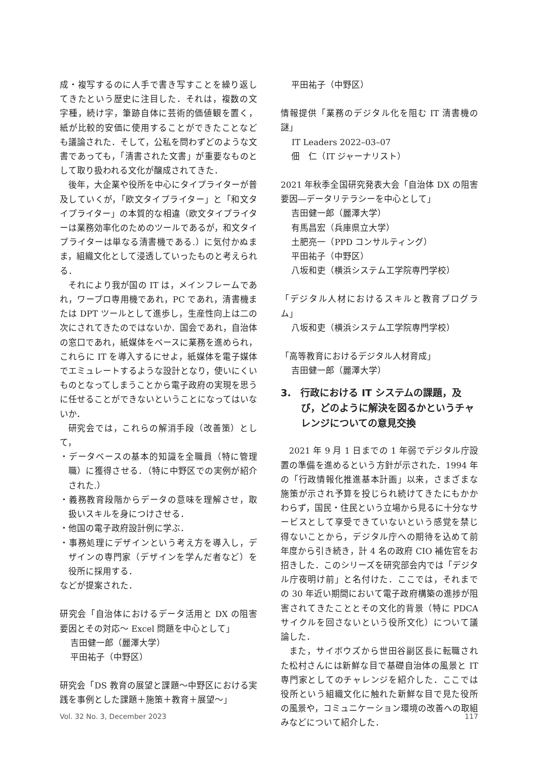成・複写するのに人手で書き写すことを繰り返してきたという歴史に注目した．それは，複数の文字種，続け字，筆跡自体に芸術的価値観を置く，紙が比較的安価に使用することができたことなども議論された．そして，公私を問わずどのような文書であっても，「清書された文書」が重要なものとして取り扱われる文化が醸成されてきた．
後年，大企業や役所を中心にタイプライターが普及していくが，「欧文タイプライター」と「和文タイプライター」の本質的な相違（欧文タイプライターは業務効率化のためのツールであるが，和文タイプライターは単なる清書機である.）に気付かぬまま，組織文化として浸透していったものと考えられる．
それにより我が国の IT は，メインフレームであれ，ワープロ専用機であれ，PC であれ，清書機または DPT ツールとして進歩し，生産性向上は二の次にされてきたのではないか．国会であれ，自治体の窓口であれ，紙媒体をベースに業務を進められ，これらに IT を導入するにせよ，紙媒体を電子媒体でエミュレートするような設計となり，使いにくいものとなってしまうことから電子政府の実現を思うに任せることができないということになってはいないか．
研究会では，これらの解消手段（改善策）として，
・データベースの基本的知識を全職員（特に管理職）に獲得させる．（特に中野区での実例が紹介された.）
・義務教育段階からデータの意味を理解させ，取扱いスキルを身につけさせる．
・他国の電子政府設計例に学ぶ．
・事務処理にデザインという考え方を導入し，デザインの専門家（デザインを学んだ者など）を役所に採用する．
などが提案された．
研究会「自治体におけるデータ活用と DX の阻害要因とその対応～ Excel 問題を中心として」
吉田健一郎（麗澤大学）
平田祐子（中野区）
研究会「DS 教育の展望と課題～中野区における実践を事例とした課題＋施策＋教育＋展望～」
平田祐子（中野区）
情報提供「業務のデジタル化を阻む IT 清書機の謎」
IT Leaders 2022–03–07
佃　仁（IT ジャーナリスト）
2021 年秋季全国研究発表大会「自治体 DX の阻害要因―データリテラシーを中心として」
吉田健一郎（麗澤大学）
有馬昌宏（兵庫県立大学）
土肥亮一（PPD コンサルティング）
平田祐子（中野区）
八坂和吏（横浜システム工学院専門学校）
「デジタル人材におけるスキルと教育プログラム」
八坂和吏（横浜システム工学院専門学校）
「高等教育におけるデジタル人材育成」
吉田健一郎（麗澤大学）
3.　行政における IT システムの課題，及び，どのように解決を図るかというチャレンジについての意見交換
2021 年 9 月 1 日までの 1 年弱でデジタル庁設置の準備を進めるという方針が示された．1994 年の「行政情報化推進基本計画」以来，さまざまな施策が示され予算を投じられ続けてきたにもかかわらず，国民・住民という立場から見るに十分なサービスとして享受できていないという感覚を禁じ得ないことから，デジタル庁への期待を込めて前年度から引き続き，計 4 名の政府 CIO 補佐官をお招きした．このシリーズを研究部会内では「デジタル庁夜明け前」と名付けた．ここでは，それまでの 30 年近い期間において電子政府構築の進捗が阻害されてきたこととその文化的背景（特に PDCA サイクルを回さないという役所文化）について議論した．
また，サイボウズから世田谷副区長に転職された松村さんには新鮮な目で基礎自治体の風景と IT 専門家としてのチャレンジを紹介した．ここでは役所という組織文化に触れた新鮮な目で見た役所の風景や，コミュニケーション環境の改善への取組みなどについて紹介した．
Vol. 32 No. 3, December 2023 117